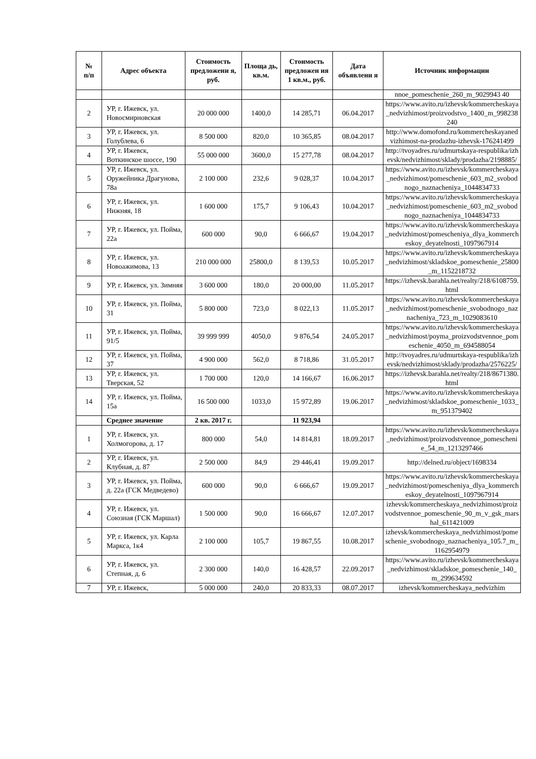| № п/п | Адрес объекта | Стоимость предложени я, руб. | Площа дь, кв.м. | Стоимость предложен ия 1 кв.м., руб. | Дата объявлени я | Источник информации |
| --- | --- | --- | --- | --- | --- | --- |
| | | | | | | nnoe_pomeschenie_260_m_9029943 40 |
| 2 | УР, г. Ижевск, ул. Новосмирновская | 20 000 000 | 1400,0 | 14 285,71 | 06.04.2017 | https://www.avito.ru/izhevsk/kommercheskaya_nedvizhimost/proizvodstvo_1400_m_998238240 |
| 3 | УР, г. Ижевск, ул. Голублева, 6 | 8 500 000 | 820,0 | 10 365,85 | 08.04.2017 | http://www.domofond.ru/kommercheskayanedvizhimost-na-prodazhu-izhevsk-176241499 |
| 4 | УР, г. Ижевск, Воткинское шоссе, 190 | 55 000 000 | 3600,0 | 15 277,78 | 08.04.2017 | http://tvoyadres.ru/udmurtskaya-respublika/izhevsk/nedvizhimost/sklady/prodazha/2198885/ |
| 5 | УР, г. Ижевск, ул. Оружейника Драгунова, 78а | 2 100 000 | 232,6 | 9 028,37 | 10.04.2017 | https://www.avito.ru/izhevsk/kommercheskaya_nedvizhimost/pomeschenie_603_m2_svobodnogo_naznacheniya_1044834733 |
| 6 | УР, г. Ижевск, ул. Нижняя, 18 | 1 600 000 | 175,7 | 9 106,43 | 10.04.2017 | https://www.avito.ru/izhevsk/kommercheskaya_nedvizhimost/pomeschenie_603_m2_svobodnogo_naznacheniya_1044834733 |
| 7 | УР, г. Ижевск, ул. Пойма, 22а | 600 000 | 90,0 | 6 666,67 | 19.04.2017 | https://www.avito.ru/izhevsk/kommercheskaya_nedvizhimost/pomescheniya_dlya_kommercheskoy_deyatelnosti_1097967914 |
| 8 | УР, г. Ижевск, ул. Новоажимова, 13 | 210 000 000 | 25800,0 | 8 139,53 | 10.05.2017 | https://www.avito.ru/izhevsk/kommercheskaya_nedvizhimost/skladskoe_pomeschenie_25800_m_1152218732 |
| 9 | УР, г. Ижевск, ул. Зимняя | 3 600 000 | 180,0 | 20 000,00 | 11.05.2017 | https://izhevsk.barahla.net/realty/218/6108759.html |
| 10 | УР, г. Ижевск, ул. Пойма, 31 | 5 800 000 | 723,0 | 8 022,13 | 11.05.2017 | https://www.avito.ru/izhevsk/kommercheskaya_nedvizhimost/pomeschenie_svobodnogo_naznacheniya_723_m_1029083610 |
| 11 | УР, г. Ижевск, ул. Пойма, 91/5 | 39 999 999 | 4050,0 | 9 876,54 | 24.05.2017 | https://www.avito.ru/izhevsk/kommercheskaya_nedvizhimost/poyma_proizvodstvennoe_pomeschenie_4050_m_694588054 |
| 12 | УР, г. Ижевск, ул. Пойма, 37 | 4 900 000 | 562,0 | 8 718,86 | 31.05.2017 | http://tvoyadres.ru/udmurtskaya-respublika/izhevsk/nedvizhimost/sklady/prodazha/2576225/ |
| 13 | УР, г. Ижевск, ул. Тверская, 52 | 1 700 000 | 120,0 | 14 166,67 | 16.06.2017 | https://izhevsk.barahla.net/realty/218/8671380.html |
| 14 | УР, г. Ижевск, ул. Пойма, 15а | 16 500 000 | 1033,0 | 15 972,89 | 19.06.2017 | https://www.avito.ru/izhevsk/kommercheskaya_nedvizhimost/skladskoe_pomeschenie_1033_m_951379402 |
| | Среднее значение | 2 кв. 2017 г. | | 11 923,94 | | |
| 1 | УР, г. Ижевск, ул. Холмогорова, д. 17 | 800 000 | 54,0 | 14 814,81 | 18.09.2017 | https://www.avito.ru/izhevsk/kommercheskaya_nedvizhimost/proizvodstvennoe_pomeschenie_54_m_1213297466 |
| 2 | УР, г. Ижевск, ул. Клубная, д. 87 | 2 500 000 | 84,9 | 29 446,41 | 19.09.2017 | http://delned.ru/object/1698334 |
| 3 | УР, г. Ижевск, ул. Пойма, д. 22а (ГСК Медведево) | 600 000 | 90,0 | 6 666,67 | 19.09.2017 | https://www.avito.ru/izhevsk/kommercheskaya_nedvizhimost/pomescheniya_dlya_kommercheskoy_deyatelnosti_1097967914 |
| 4 | УР, г. Ижевск, ул. Союзная (ГСК Маршал) | 1 500 000 | 90,0 | 16 666,67 | 12.07.2017 | izhevsk/kommercheskaya_nedvizhimost/proizvodstvennoe_pomeschenie_90_m_v_gsk_marshal_611421009 |
| 5 | УР, г. Ижевск, ул. Карла Маркса, 1к4 | 2 100 000 | 105,7 | 19 867,55 | 10.08.2017 | izhevsk/kommercheskaya_nedvizhimost/pomeschenie_svobodnogo_naznacheniya_105.7_m_1162954979 |
| 6 | УР, г. Ижевск, ул. Степная, д. 6 | 2 300 000 | 140,0 | 16 428,57 | 22.09.2017 | https://www.avito.ru/izhevsk/kommercheskaya_nedvizhimost/skladskoe_pomeschenie_140_m_299634592 |
| 7 | УР, г. Ижевск, | 5 000 000 | 240,0 | 20 833,33 | 08.07.2017 | izhevsk/kommercheskaya_nedvizhim |